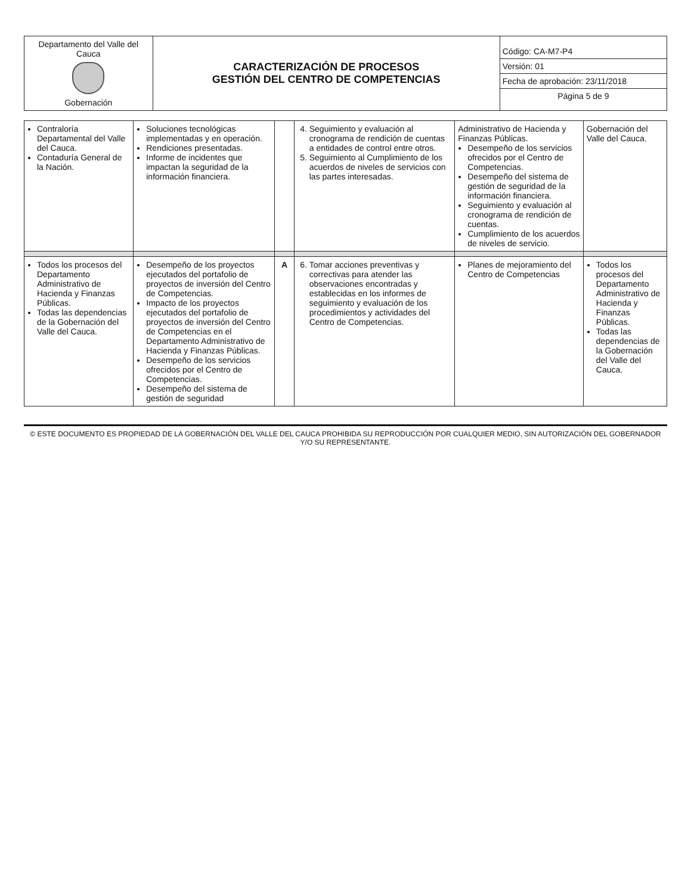| Departamento del Valle del Cauca Gobernación | CARACTERIZACIÓN DE PROCESOS GESTIÓN DEL CENTRO DE COMPETENCIAS | Código: CA-M7-P4 Versión: 01 Fecha de aprobación: 23/11/2018 Página 5 de 9 |
| Contraloría Departamental del Valle del Cauca. Contaduría General de la Nación. | Soluciones tecnológicas implementadas y en operación. Rendiciones presentadas. Informe de incidentes que impactan la seguridad de la información financiera. | | 4. Seguimiento y evaluación al cronograma de rendición de cuentas a entidades de control entre otros. 5. Seguimiento al Cumplimiento de los acuerdos de niveles de servicios con las partes interesadas. | Administrativo de Hacienda y Finanzas Públicas. Desempeño de los servicios ofrecidos por el Centro de Competencias. Desempeño del sistema de gestión de seguridad de la información financiera. Seguimiento y evaluación al cronograma de rendición de cuentas. Cumplimiento de los acuerdos de niveles de servicio. | Gobernación del Valle del Cauca. |
| Todos los procesos del Departamento Administrativo de Hacienda y Finanzas Públicas. Todas las dependencias de la Gobernación del Valle del Cauca. | Desempeño de los proyectos ejecutados del portafolio de proyectos de inversión del Centro de Competencias. Impacto de los proyectos ejecutados del portafolio de proyectos de inversión del Centro de Competencias en el Departamento Administrativo de Hacienda y Finanzas Públicas. Desempeño de los servicios ofrecidos por el Centro de Competencias. Desempeño del sistema de gestión de seguridad | A | 6. Tomar acciones preventivas y correctivas para atender las observaciones encontradas y establecidas en los informes de seguimiento y evaluación de los procedimientos y actividades del Centro de Competencias. | Planes de mejoramiento del Centro de Competencias | Todos los procesos del Departamento Administrativo de Hacienda y Finanzas Públicas. Todas las dependencias de la Gobernación del Valle del Cauca. |
© ESTE DOCUMENTO ES PROPIEDAD DE LA GOBERNACIÓN DEL VALLE DEL CAUCA PROHIBIDA SU REPRODUCCIÓN POR CUALQUIER MEDIO, SIN AUTORIZACIÓN DEL GOBERNADOR Y/O SU REPRESENTANTE.